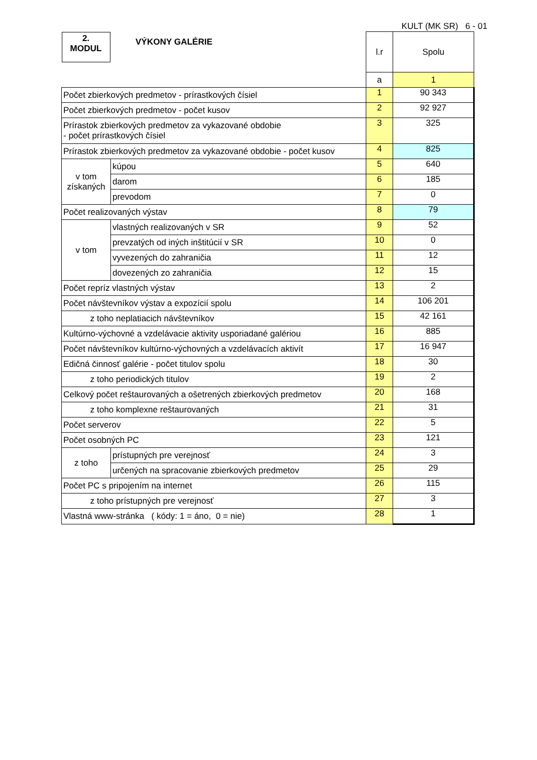KULT (MK SR) 6 - 01
| 2. MODUL VÝKONY GALÉRIE | | l.r | Spolu |
| | | a | 1 |
| Počet zbierkových predmetov - prírastkových čísiel | | 1 | 90 343 |
| Počet zbierkových predmetov - počet kusov | | 2 | 92 927 |
| Prírastok zbierkových predmetov za vykazované obdobie - počet prírastkových čísiel | | 3 | 325 |
| Prírastok zbierkových predmetov za vykazované obdobie - počet kusov | | 4 | 825 |
| v tom získaných | kúpou | 5 | 640 |
| | darom | 6 | 185 |
| | prevodom | 7 | 0 |
| Počet realizovaných výstav | | 8 | 79 |
| v tom | vlastných realizovaných v SR | 9 | 52 |
| | prevzatých od iných inštitúcií v SR | 10 | 0 |
| | vyvezených do zahraničia | 11 | 12 |
| | dovezených zo zahraničia | 12 | 15 |
| Počet repríz vlastných výstav | | 13 | 2 |
| Počet návštevníkov výstav a expozícií spolu | | 14 | 106 201 |
| z toho neplatiacich návštevníkov | | 15 | 42 161 |
| Kultúrno-výchovné a vzdelávacie aktivity usporiadané galériou | | 16 | 885 |
| Počet návštevníkov kultúrno-výchovných a vzdelávacích aktivít | | 17 | 16 947 |
| Edičná činnosť galérie - počet titulov spolu | | 18 | 30 |
| z toho periodických titulov | | 19 | 2 |
| Celkový počet reštaurovaných a ošetrených zbierkových predmetov | | 20 | 168 |
| z toho komplexne reštaurovaných | | 21 | 31 |
| Počet serverov | | 22 | 5 |
| Počet osobných PC | | 23 | 121 |
| z toho | prístupných pre verejnosť | 24 | 3 |
| | určených na spracovanie zbierkových predmetov | 25 | 29 |
| Počet PC s pripojením na internet | | 26 | 115 |
| z toho prístupných pre verejnosť | | 27 | 3 |
| Vlastná www-stránka ( kódy: 1 = áno, 0 = nie) | | 28 | 1 |